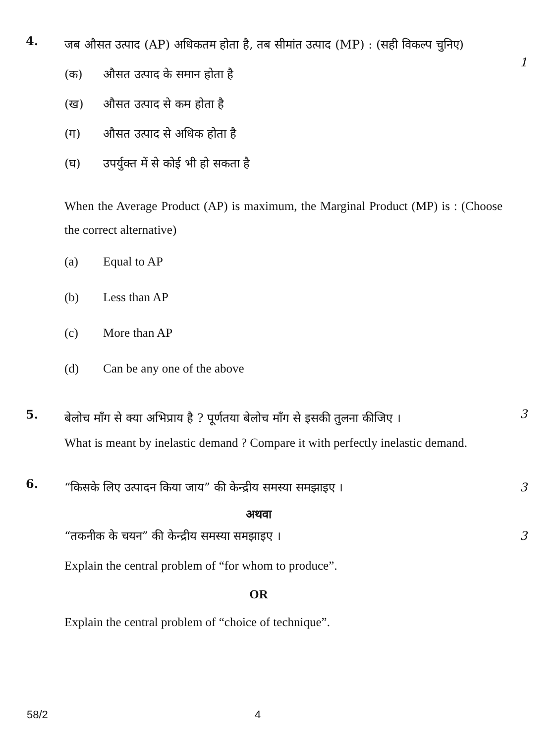4.
जब औसत उत्पाद (AP) अधिकतम होता है, तब सीमांत उत्पाद (MP) : (सही विकल्प चुनिए)
(क) औसत उत्पाद के समान होता है
(ख) औसत उत्पाद से कम होता है
(ग) औसत उत्पाद से अधिक होता है
(घ) उपर्युक्त में से कोई भी हो सकता है
When the Average Product (AP) is maximum, the Marginal Product (MP) is : (Choose the correct alternative)
(a) Equal to AP
(b) Less than AP
(c) More than AP
(d) Can be any one of the above
1
5.
बेलोच माँग से क्या अभिप्राय है ? पूर्णतया बेलोच माँग से इसकी तुलना कीजिए ।
What is meant by inelastic demand ? Compare it with perfectly inelastic demand.
3
6.
“किसके लिए उत्पादन किया जाय” की केन्द्रीय समस्या समझाइए ।
अथवा
“तकनीक के चयन” की केन्द्रीय समस्या समझाइए ।
Explain the central problem of “for whom to produce”.
OR
Explain the central problem of “choice of technique”.
3
3
58/2 4